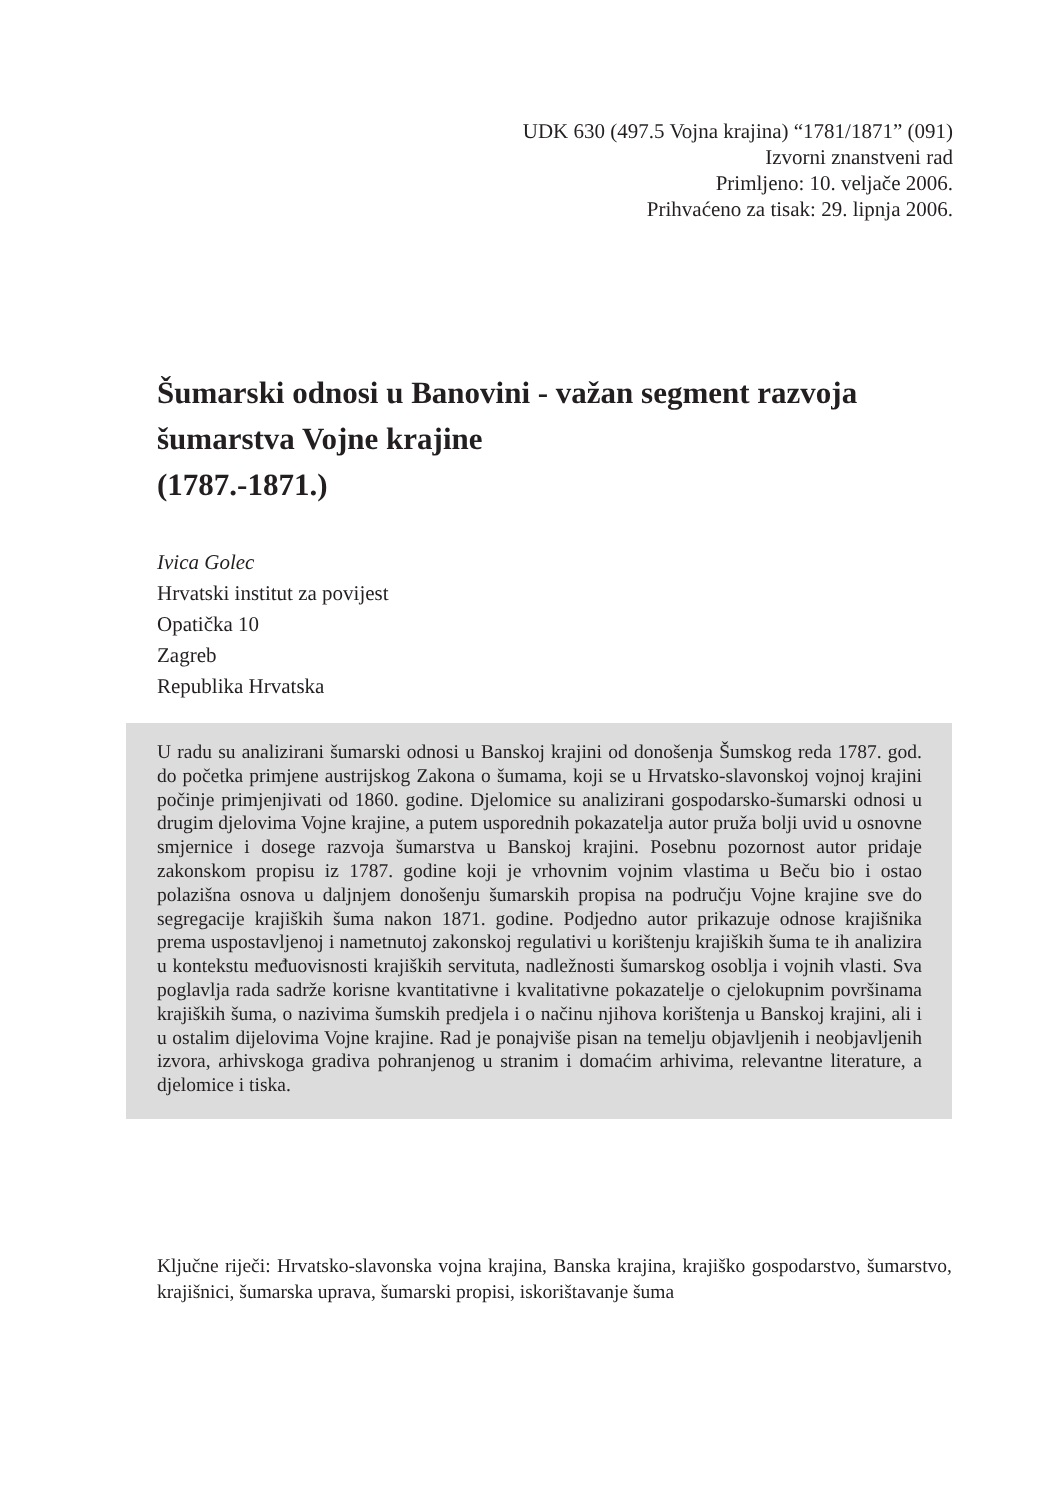UDK 630 (497.5 Vojna krajina) “1781/1871” (091)
Izvorni znanstveni rad
Primljeno: 10. veljače 2006.
Prihvaćeno za tisak: 29. lipnja 2006.
Šumarski odnosi u Banovini - važan segment razvoja šumarstva Vojne krajine
(1787.-1871.)
Ivica Golec
Hrvatski institut za povijest
Opatička 10
Zagreb
Republika Hrvatska
U radu su analizirani šumarski odnosi u Banskoj krajini od donošenja Šumskog reda 1787. god. do početka primjene austrijskog Zakona o šumama, koji se u Hrvatsko-slavonskoj vojnoj krajini počinje primjenjivati od 1860. godine. Djelomice su analizirani gospodarsko-šumarski odnosi u drugim djelovima Vojne krajine, a putem usporednih pokazatelja autor pruža bolji uvid u osnovne smjernice i dosege razvoja šumarstva u Banskoj krajini. Posebnu pozornost autor pridaje zakonskom propisu iz 1787. godine koji je vrhovnim vojnim vlastima u Beču bio i ostao polazišna osnova u daljnjem donošenju šumarskih propisa na području Vojne krajine sve do segregacije krajiških šuma nakon 1871. godine. Podjedno autor prikazuje odnose krajišnika prema uspostavljenoj i nametnutoj zakonskoj regulativi u korištenju krajiških šuma te ih analizira u kontekstu međuovisnosti krajiških servituta, nadležnosti šumarskog osoblja i vojnih vlasti. Sva poglavlja rada sadrže korisne kvantitativne i kvalitativne pokazatelje o cjelokupnim površinama krajiških šuma, o nazivima šumskih predjela i o načinu njihova korištenja u Banskoj krajini, ali i u ostalim dijelovima Vojne krajine. Rad je ponajviše pisan na temelju objavljenih i neobjavljenih izvora, arhivskoga gradiva pohranjenog u stranim i domaćim arhivima, relevantne literature, a djelomice i tiska.
Ključne riječi: Hrvatsko-slavonska vojna krajina, Banska krajina, krajiško gospodarstvo, šumarstvo, krajišnici, šumarska uprava, šumarski propisi, iskorištavanje šuma